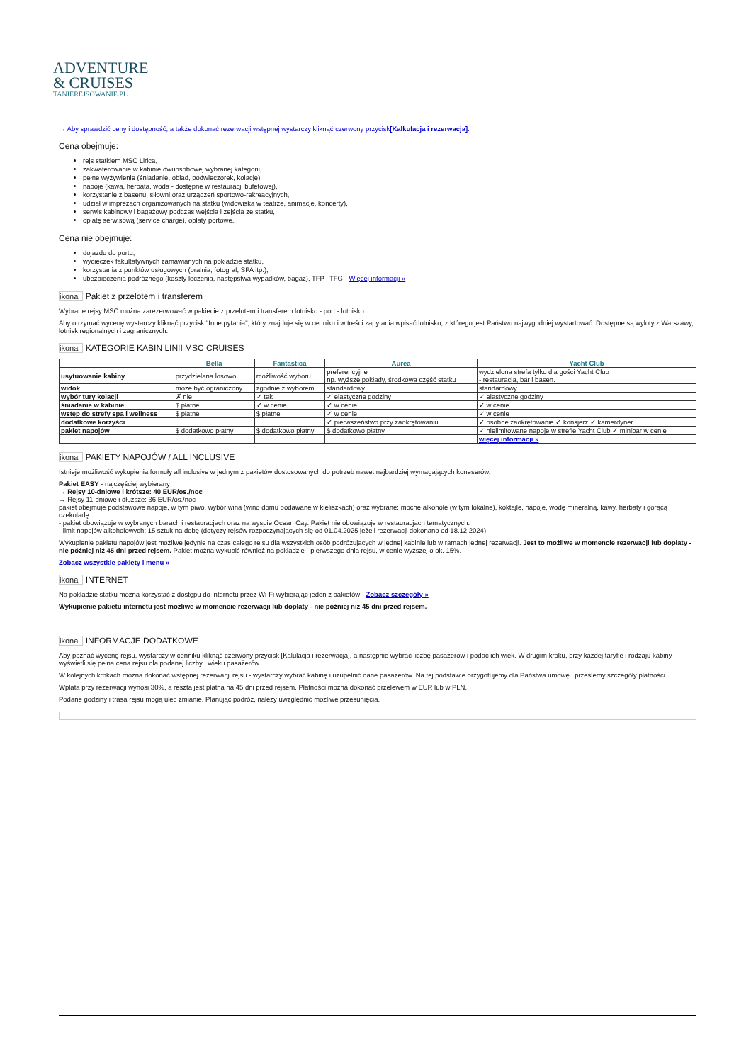ADVENTURE
& CRUISES
TANIEREJSOWANIE.PL
→ Aby sprawdzić ceny i dostępność, a także dokonać rezerwacji wstępnej wystarczy kliknąć czerwony przycisk[Kalkulacja i rezerwacja].
Cena obejmuje:
rejs statkiem MSC Lirica,
zakwaterowanie w kabinie dwuosobowej wybranej kategorii,
pełne wyżywienie (śniadanie, obiad, podwieczorek, kolację),
napoje (kawa, herbata, woda - dostępne w restauracji bufetowej),
korzystanie z basenu, siłowni oraz urządzeń sportowo-rekreacyjnych,
udział w imprezach organizowanych na statku (widowiska w teatrze, animacje, koncerty),
serwis kabinowy i bagażowy podczas wejścia i zejścia ze statku,
opłatę serwisową (service charge), opłaty portowe.
Cena nie obejmuje:
dojazdu do portu,
wycieczek fakultatywnych zamawianych na pokładzie statku,
korzystania z punktów usługowych (pralnia, fotograf, SPA itp.),
ubezpieczenia podróżnego (koszty leczenia, następstwa wypadków, bagaż), TFP i TFG - Więcej informacji »
ikona Pakiet z przelotem i transferem
Wybrane rejsy MSC można zarezerwować w pakiecie z przelotem i transferem lotnisko - port - lotnisko.
Aby otrzymać wycenę wystarczy kliknąć przycisk "Inne pytania", który znajduje się w cenniku i w treści zapytania wpisać lotnisko, z którego jest Państwu najwygodniej wystartować. Dostępne są wyloty z Warszawy, lotnisk regionalnych i zagranicznych.
ikona KATEGORIE KABIN LINII MSC CRUISES
| | Bella | Fantastica | Aurea | Yacht Club |
| --- | --- | --- | --- | --- |
| usytuowanie kabiny | przydzielana losowo | możliwość wyboru | preferencyjne np. wyższe pokłady, środkowa część statku | wydzielona strefa tylko dla gości Yacht Club - restauracja, bar i basen. |
| widok | może być ograniczony | zgodnie z wyborem | standardowy | standardowy |
| wybór tury kolacji | ✗ nie | ✓ tak | ✓ elastyczne godziny | ✓ elastyczne godziny |
| śniadanie w kabinie | $ płatne | ✓ w cenie | ✓ w cenie | ✓ w cenie |
| wstęp do strefy spa i wellness | $ płatne | $ płatne | ✓ w cenie | ✓ w cenie |
| dodatkowe korzyści | | | ✓ pierwszeństwo przy zaokrętowaniu | ✓ osobne zaokrętowanie ✓ konsjerż ✓ kamerdyner |
| pakiet napojów | $ dodatkowo płatny | $ dodatkowo płatny | $ dodatkowo płatny | ✓ nielimitowane napoje w strefie Yacht Club ✓ minibar w cenie |
| | | | | więcej informacji » |
ikona PAKIETY NAPOJÓW / ALL INCLUSIVE
Istnieje możliwość wykupienia formuły all inclusive w jednym z pakietów dostosowanych do potrzeb nawet najbardziej wymagających koneserów.
Pakiet EASY - najczęściej wybierany
→ Rejsy 10-dniowe i krótsze: 40 EUR/os./noc
→ Rejsy 11-dniowe i dłuższe: 36 EUR/os./noc
pakiet obejmuje podstawowe napoje, w tym piwo, wybór wina (wino domu podawane w kieliszkach) oraz wybrane: mocne alkohole (w tym lokalne), koktajle, napoje, wodę mineralną, kawy, herbaty i gorącą czekoladę
- pakiet obowiązuje w wybranych barach i restauracjach oraz na wyspie Ocean Cay. Pakiet nie obowiązuje w restauracjach tematycznych.
- limit napojów alkoholowych: 15 sztuk na dobę (dotyczy rejsów rozpoczynających się od 01.04.2025 jeżeli rezerwacji dokonano od 18.12.2024)
Wykupienie pakietu napojów jest możliwe jedynie na czas całego rejsu dla wszystkich osób podróżujących w jednej kabinie lub w ramach jednej rezerwacji. Jest to możliwe w momencie rezerwacji lub dopłaty - nie później niż 45 dni przed rejsem. Pakiet można wykupić również na pokładzie - pierwszego dnia rejsu, w cenie wyższej o ok. 15%.
Zobacz wszystkie pakiety i menu »
ikona INTERNET
Na pokładzie statku można korzystać z dostępu do internetu przez Wi-Fi wybierając jeden z pakietów - Zobacz szczegóły »
Wykupienie pakietu internetu jest możliwe w momencie rezerwacji lub dopłaty - nie później niż 45 dni przed rejsem.
ikona INFORMACJE DODATKOWE
Aby poznać wycenę rejsu, wystarczy w cenniku kliknąć czerwony przycisk [Kalulacja i rezerwacja], a następnie wybrać liczbę pasażerów i podać ich wiek. W drugim kroku, przy każdej taryfie i rodzaju kabiny wyświetli się pełna cena rejsu dla podanej liczby i wieku pasażerów.
W kolejnych krokach można dokonać wstępnej rezerwacji rejsu - wystarczy wybrać kabinę i uzupełnić dane pasażerów. Na tej podstawie przygotujemy dla Państwa umowę i prześlemy szczegóły płatności.
Wpłata przy rezerwacji wynosi 30%, a reszta jest płatna na 45 dni przed rejsem. Płatności można dokonać przelewem w EUR lub w PLN.
Podane godziny i trasa rejsu mogą ulec zmianie. Planując podróż, należy uwzględnić możliwe przesunięcia.